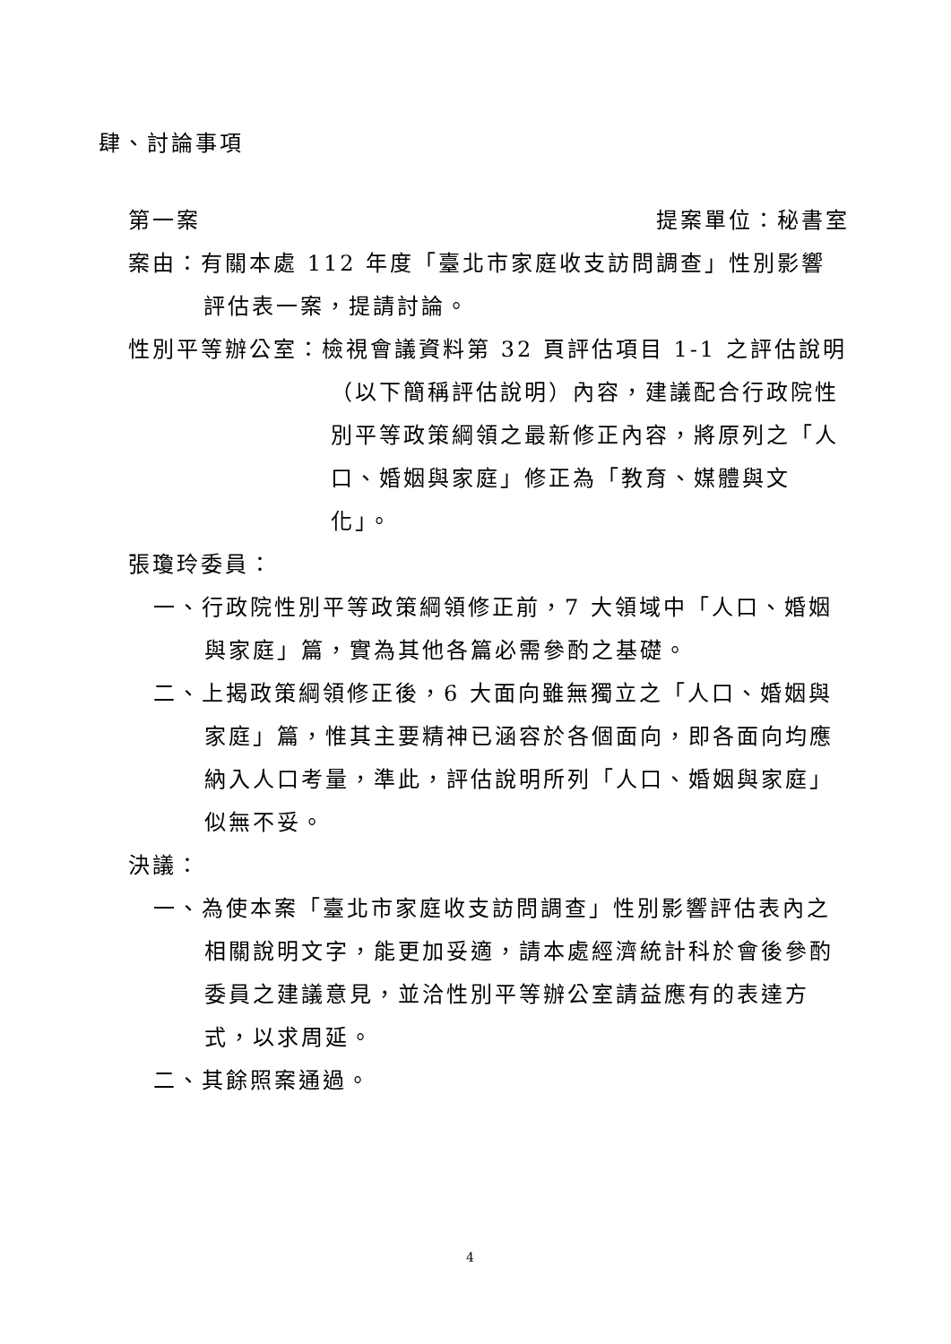肆、討論事項
第一案 提案單位：秘書室
案由：有關本處 112 年度「臺北市家庭收支訪問調查」性別影響評估表一案，提請討論。
性別平等辦公室：檢視會議資料第 32 頁評估項目 1-1 之評估說明（以下簡稱評估說明）內容，建議配合行政院性別平等政策綱領之最新修正內容，將原列之「人口、婚姻與家庭」修正為「教育、媒體與文化」。
張瓊玲委員：
一、行政院性別平等政策綱領修正前，7 大領域中「人口、婚姻與家庭」篇，實為其他各篇必需參酌之基礎。
二、上揭政策綱領修正後，6 大面向雖無獨立之「人口、婚姻與家庭」篇，惟其主要精神已涵容於各個面向，即各面向均應納入人口考量，準此，評估說明所列「人口、婚姻與家庭」似無不妥。
決議：
一、為使本案「臺北市家庭收支訪問調查」性別影響評估表內之相關說明文字，能更加妥適，請本處經濟統計科於會後參酌委員之建議意見，並洽性別平等辦公室請益應有的表達方式，以求周延。
二、其餘照案通過。
4